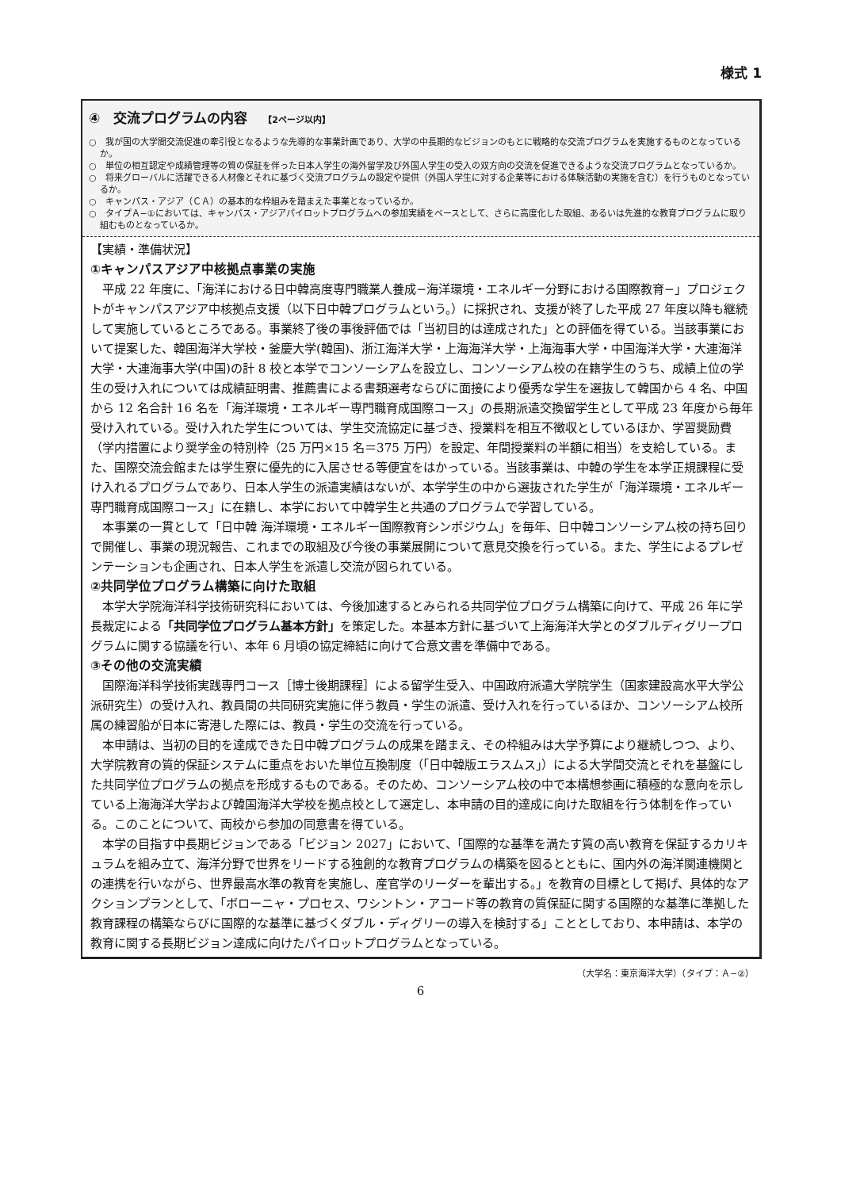様式 1
④　交流プログラムの内容 【2ページ以内】
○　我が国の大学間交流促進の牽引役となるような先導的な事業計画であり、大学の中長期的なビジョンのもとに戦略的な交流プログラムを実施するものとなっているか。
○　単位の相互認定や成績管理等の質の保証を伴った日本人学生の海外留学及び外国人学生の受入の双方向の交流を促進できるような交流プログラムとなっているか。
○　将来グローバルに活躍できる人材像とそれに基づく交流プログラムの設定や提供（外国人学生に対する企業等における体験活動の実施を含む）を行うものとなっているか。
○　キャンパス・アジア（ＣＡ）の基本的な枠組みを踏まえた事業となっているか。
○　タイプＡ−①においては、キャンパス・アジアパイロットプログラムへの参加実績をベースとして、さらに高度化した取組、あるいは先進的な教育プログラムに取り組むものとなっているか。
【実績・準備状況】
①キャンパスアジア中核拠点事業の実施
平成 22 年度に、「海洋における日中韓高度専門職業人養成−海洋環境・エネルギー分野における国際教育−」プロジェクトがキャンパスアジア中核拠点支援（以下日中韓プログラムという。）に採択され、支援が終了した平成 27 年度以降も継続して実施しているところである。事業終了後の事後評価では「当初目的は達成された」との評価を得ている。当該事業において提案した、韓国海洋大学校・釜慶大学(韓国)、浙江海洋大学・上海海洋大学・上海海事大学・中国海洋大学・大連海洋大学・大連海事大学(中国)の計 8 校と本学でコンソーシアムを設立し、コンソーシアム校の在籍学生のうち、成績上位の学生の受け入れについては成績証明書、推薦書による書類選考ならびに面接により優秀な学生を選抜して韓国から 4 名、中国から 12 名合計 16 名を「海洋環境・エネルギー専門職育成国際コース」の長期派遣交換留学生として平成 23 年度から毎年受け入れている。受け入れた学生については、学生交流協定に基づき、授業料を相互不徴収としているほか、学習奨励費（学内措置により奨学金の特別枠（25 万円×15 名＝375 万円）を設定、年間授業料の半額に相当）を支給している。また、国際交流会館または学生寮に優先的に入居させる等便宜をはかっている。当該事業は、中韓の学生を本学正規課程に受け入れるプログラムであり、日本人学生の派遣実績はないが、本学学生の中から選抜された学生が「海洋環境・エネルギー専門職育成国際コース」に在籍し、本学において中韓学生と共通のプログラムで学習している。
本事業の一貫として「日中韓 海洋環境・エネルギー国際教育シンポジウム」を毎年、日中韓コンソーシアム校の持ち回りで開催し、事業の現況報告、これまでの取組及び今後の事業展開について意見交換を行っている。また、学生によるプレゼンテーションも企画され、日本人学生を派遣し交流が図られている。
②共同学位プログラム構築に向けた取組
本学大学院海洋科学技術研究科においては、今後加速するとみられる共同学位プログラム構築に向けて、平成 26 年に学長裁定による「共同学位プログラム基本方針」を策定した。本基本方針に基づいて上海海洋大学とのダブルディグリープログラムに関する協議を行い、本年 6 月頃の協定締結に向けて合意文書を準備中である。
③その他の交流実績
国際海洋科学技術実践専門コース［博士後期課程］による留学生受入、中国政府派遣大学院学生（国家建設高水平大学公派研究生）の受け入れ、教員間の共同研究実施に伴う教員・学生の派遣、受け入れを行っているほか、コンソーシアム校所属の練習船が日本に寄港した際には、教員・学生の交流を行っている。
本申請は、当初の目的を達成できた日中韓プログラムの成果を踏まえ、その枠組みは大学予算により継続しつつ、より、大学院教育の質的保証システムに重点をおいた単位互換制度（「日中韓版エラスムス」）による大学間交流とそれを基盤にした共同学位プログラムの拠点を形成するものである。そのため、コンソーシアム校の中で本構想参画に積極的な意向を示している上海海洋大学および韓国海洋大学校を拠点校として選定し、本申請の目的達成に向けた取組を行う体制を作っている。このことについて、両校から参加の同意書を得ている。
本学の目指す中長期ビジョンである「ビジョン 2027」において、「国際的な基準を満たす質の高い教育を保証するカリキュラムを組み立て、海洋分野で世界をリードする独創的な教育プログラムの構築を図るとともに、国内外の海洋関連機関との連携を行いながら、世界最高水準の教育を実施し、産官学のリーダーを輩出する。」を教育の目標として掲げ、具体的なアクションプランとして、「ボローニャ・プロセス、ワシントン・アコード等の教育の質保証に関する国際的な基準に準拠した教育課程の構築ならびに国際的な基準に基づくダブル・ディグリーの導入を検討する」こととしており、本申請は、本学の教育に関する長期ビジョン達成に向けたパイロットプログラムとなっている。
（大学名：東京海洋大学）（タイプ：Ａ−②）
6